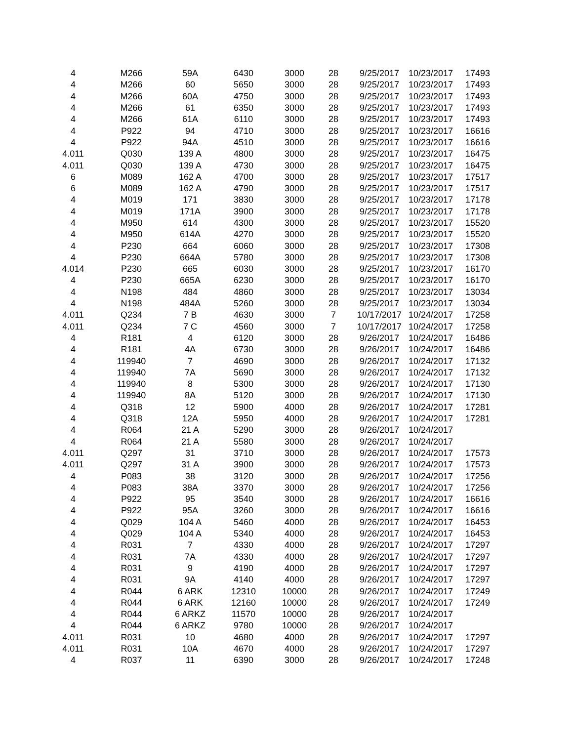| 4 | M266 | 59A | 6430 | 3000 | 28 | 9/25/2017 | 10/23/2017 | 17493 |
| 4 | M266 | 60 | 5650 | 3000 | 28 | 9/25/2017 | 10/23/2017 | 17493 |
| 4 | M266 | 60A | 4750 | 3000 | 28 | 9/25/2017 | 10/23/2017 | 17493 |
| 4 | M266 | 61 | 6350 | 3000 | 28 | 9/25/2017 | 10/23/2017 | 17493 |
| 4 | M266 | 61A | 6110 | 3000 | 28 | 9/25/2017 | 10/23/2017 | 17493 |
| 4 | P922 | 94 | 4710 | 3000 | 28 | 9/25/2017 | 10/23/2017 | 16616 |
| 4 | P922 | 94A | 4510 | 3000 | 28 | 9/25/2017 | 10/23/2017 | 16616 |
| 4.011 | Q030 | 139 A | 4800 | 3000 | 28 | 9/25/2017 | 10/23/2017 | 16475 |
| 4.011 | Q030 | 139 A | 4730 | 3000 | 28 | 9/25/2017 | 10/23/2017 | 16475 |
| 6 | M089 | 162 A | 4700 | 3000 | 28 | 9/25/2017 | 10/23/2017 | 17517 |
| 6 | M089 | 162 A | 4790 | 3000 | 28 | 9/25/2017 | 10/23/2017 | 17517 |
| 4 | M019 | 171 | 3830 | 3000 | 28 | 9/25/2017 | 10/23/2017 | 17178 |
| 4 | M019 | 171A | 3900 | 3000 | 28 | 9/25/2017 | 10/23/2017 | 17178 |
| 4 | M950 | 614 | 4300 | 3000 | 28 | 9/25/2017 | 10/23/2017 | 15520 |
| 4 | M950 | 614A | 4270 | 3000 | 28 | 9/25/2017 | 10/23/2017 | 15520 |
| 4 | P230 | 664 | 6060 | 3000 | 28 | 9/25/2017 | 10/23/2017 | 17308 |
| 4 | P230 | 664A | 5780 | 3000 | 28 | 9/25/2017 | 10/23/2017 | 17308 |
| 4.014 | P230 | 665 | 6030 | 3000 | 28 | 9/25/2017 | 10/23/2017 | 16170 |
| 4 | P230 | 665A | 6230 | 3000 | 28 | 9/25/2017 | 10/23/2017 | 16170 |
| 4 | N198 | 484 | 4860 | 3000 | 28 | 9/25/2017 | 10/23/2017 | 13034 |
| 4 | N198 | 484A | 5260 | 3000 | 28 | 9/25/2017 | 10/23/2017 | 13034 |
| 4.011 | Q234 | 7 B | 4630 | 3000 | 7 | 10/17/2017 | 10/24/2017 | 17258 |
| 4.011 | Q234 | 7 C | 4560 | 3000 | 7 | 10/17/2017 | 10/24/2017 | 17258 |
| 4 | R181 | 4 | 6120 | 3000 | 28 | 9/26/2017 | 10/24/2017 | 16486 |
| 4 | R181 | 4A | 6730 | 3000 | 28 | 9/26/2017 | 10/24/2017 | 16486 |
| 4 | 119940 | 7 | 4690 | 3000 | 28 | 9/26/2017 | 10/24/2017 | 17132 |
| 4 | 119940 | 7A | 5690 | 3000 | 28 | 9/26/2017 | 10/24/2017 | 17132 |
| 4 | 119940 | 8 | 5300 | 3000 | 28 | 9/26/2017 | 10/24/2017 | 17130 |
| 4 | 119940 | 8A | 5120 | 3000 | 28 | 9/26/2017 | 10/24/2017 | 17130 |
| 4 | Q318 | 12 | 5900 | 4000 | 28 | 9/26/2017 | 10/24/2017 | 17281 |
| 4 | Q318 | 12A | 5950 | 4000 | 28 | 9/26/2017 | 10/24/2017 | 17281 |
| 4 | R064 | 21 A | 5290 | 3000 | 28 | 9/26/2017 | 10/24/2017 | |
| 4 | R064 | 21 A | 5580 | 3000 | 28 | 9/26/2017 | 10/24/2017 | |
| 4.011 | Q297 | 31 | 3710 | 3000 | 28 | 9/26/2017 | 10/24/2017 | 17573 |
| 4.011 | Q297 | 31 A | 3900 | 3000 | 28 | 9/26/2017 | 10/24/2017 | 17573 |
| 4 | P083 | 38 | 3120 | 3000 | 28 | 9/26/2017 | 10/24/2017 | 17256 |
| 4 | P083 | 38A | 3370 | 3000 | 28 | 9/26/2017 | 10/24/2017 | 17256 |
| 4 | P922 | 95 | 3540 | 3000 | 28 | 9/26/2017 | 10/24/2017 | 16616 |
| 4 | P922 | 95A | 3260 | 3000 | 28 | 9/26/2017 | 10/24/2017 | 16616 |
| 4 | Q029 | 104 A | 5460 | 4000 | 28 | 9/26/2017 | 10/24/2017 | 16453 |
| 4 | Q029 | 104 A | 5340 | 4000 | 28 | 9/26/2017 | 10/24/2017 | 16453 |
| 4 | R031 | 7 | 4330 | 4000 | 28 | 9/26/2017 | 10/24/2017 | 17297 |
| 4 | R031 | 7A | 4330 | 4000 | 28 | 9/26/2017 | 10/24/2017 | 17297 |
| 4 | R031 | 9 | 4190 | 4000 | 28 | 9/26/2017 | 10/24/2017 | 17297 |
| 4 | R031 | 9A | 4140 | 4000 | 28 | 9/26/2017 | 10/24/2017 | 17297 |
| 4 | R044 | 6 ARK | 12310 | 10000 | 28 | 9/26/2017 | 10/24/2017 | 17249 |
| 4 | R044 | 6 ARK | 12160 | 10000 | 28 | 9/26/2017 | 10/24/2017 | 17249 |
| 4 | R044 | 6 ARKZ | 11570 | 10000 | 28 | 9/26/2017 | 10/24/2017 | |
| 4 | R044 | 6 ARKZ | 9780 | 10000 | 28 | 9/26/2017 | 10/24/2017 | |
| 4.011 | R031 | 10 | 4680 | 4000 | 28 | 9/26/2017 | 10/24/2017 | 17297 |
| 4.011 | R031 | 10A | 4670 | 4000 | 28 | 9/26/2017 | 10/24/2017 | 17297 |
| 4 | R037 | 11 | 6390 | 3000 | 28 | 9/26/2017 | 10/24/2017 | 17248 |